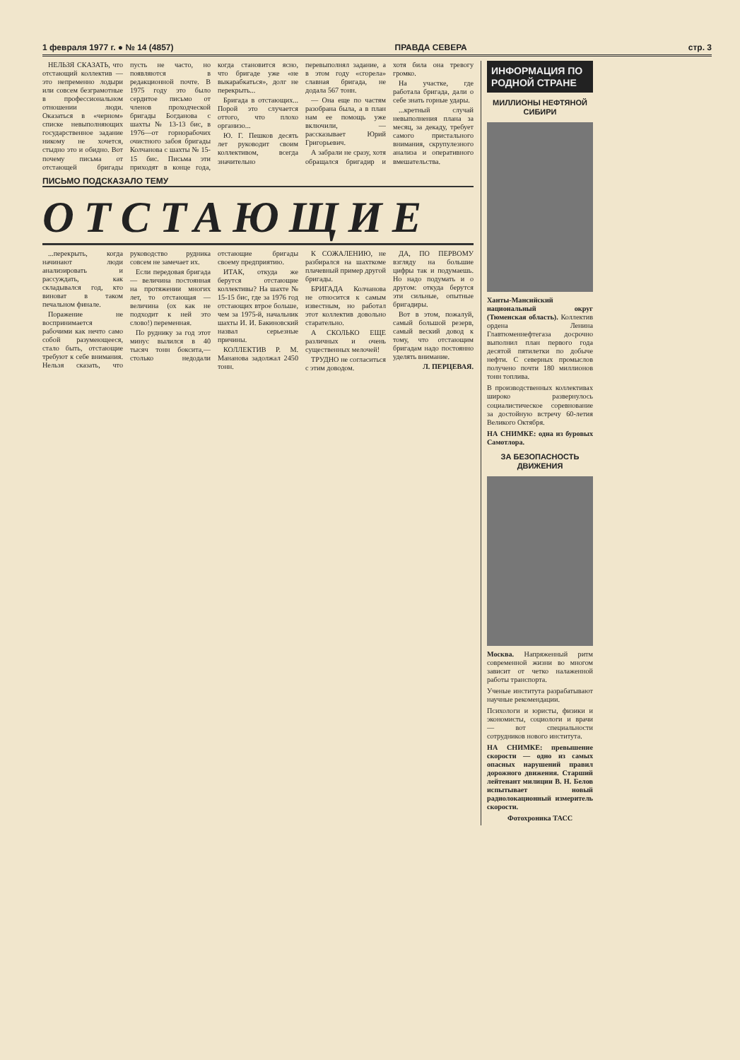1 февраля 1977 г. ● № 14 (4857) ПРАВДА СЕВЕРА стр. 3
НЕЛЬЗЯ СКАЗАТЬ, что отстающий коллектив — это непременно лодыри или совсем безграмотные в профессиональном отношении люди. Оказаться в «черном» списке невыполняющих государственное задание никому не хочется, стыдно это и обидно. Вот почему письма от отстающей бригады пусть не часто, но появляются в редакционной почте. В 1975 году это было сердитое письмо от членов проходческой бригады Богданова с шахты № 13-13 бис, в 1976—от горнорабочих очистного забоя бригады Колчанова с шахты № 15-15 бис. Письма эти приходят в конце года, когда становится ясно, что бригаде уже «не выкарабкаться», долг не перекрыть...
Бригада в отстающих... Порой это случается оттого, что плохо организо...
Ю. Г. Пешков десять лет руководит своим коллективом, всегда значительно перевыполнял задание, а в этом году «сгорела» славная бригада, не додала 567 тонн.
— Она еще по частям разобрана была, а в план нам ее помощь уже включили, — рассказывает Юрий Григорьевич.
А забрали не сразу, хотя обращался бригадир и хотя била она тревогу громко.
На участке, где работала бригада, дали о себе знать горные удары.
...кретный случай невыполнения плана за месяц, за декаду, требует самого пристального внимания, скрупулезного анализа и оперативного вмешательства.
ПИСЬМО ПОДСКАЗАЛО ТЕМУ
ОТСТАЮЩИЕ
...перекрыть, когда начинают люди анализировать и рассуждать, как складывался год, кто виноват в таком печальном финале.
Поражение не воспринимается рабочими как нечто само собой разумеющееся, стало быть, отстающие требуют к себе внимания. Нельзя сказать, что руководство рудника совсем не замечает их.
Если передовая бригада — величина постоянная на протяжении многих лет, то отстающая — величина (ох как не подходит к ней это слово!) переменная.
По руднику за год этот минус вылился в 40 тысяч тонн боксита,—столько недодали отстающие бригады своему предприятию.
ИТАК, откуда же берутся отстающие коллективы? На шахте № 15-15 бис, где за 1976 год отстающих втрое больше, чем за 1975-й, начальник шахты И. И. Бакиновский назвал серьезные причины.
КОЛЛЕКТИВ Р. М. Мананова задолжал 2450 тонн.
К СОЖАЛЕНИЮ, не разбирался на шахткоме плачевный пример другой бригады.
БРИГАДА Колчанова не относится к самым известным, но работал этот коллектив довольно старательно.
А СКОЛЬКО ЕЩЕ различных и очень существенных мелочей!
ТРУДНО не согласиться с этим доводом.
ДА, ПО ПЕРВОМУ взгляду на большие цифры так и подумаешь. Но надо подумать и о другом: откуда берутся эти сильные, опытные бригадиры.
Вот в этом, пожалуй, самый большой резерв, самый веский довод к тому, что отстающим бригадам надо постоянно уделять внимание.
Л. ПЕРЦЕВАЯ.
ИНФОРМАЦИЯ ПО РОДНОЙ СТРАНЕ
МИЛЛИОНЫ НЕФТЯНОЙ СИБИРИ
Ханты-Мансийский национальный округ (Тюменская область). Коллектив ордена Ленина Главтюменнефтегаза досрочно выполнил план первого года десятой пятилетки по добыче нефти. С северных промыслов получено почти 180 миллионов тонн топлива.
В производственных коллективах широко развернулось социалистическое соревнование за достойную встречу 60-летия Великого Октября.
НА СНИМКЕ: одна из буровых Самотлора.
ЗА БЕЗОПАСНОСТЬ ДВИЖЕНИЯ
Москва. Напряженный ритм современной жизни во многом зависит от четко налаженной работы транспорта.
Ученые института разрабатывают научные рекомендации.
Психологи и юристы, физики и экономисты, социологи и врачи — вот специальности сотрудников нового института.
НА СНИМКЕ: превышение скорости — одно из самых опасных нарушений правил дорожного движения. Старший лейтенант милиции В. Н. Белов испытывает новый радиолокационный измеритель скорости.
Фотохроника ТАСС